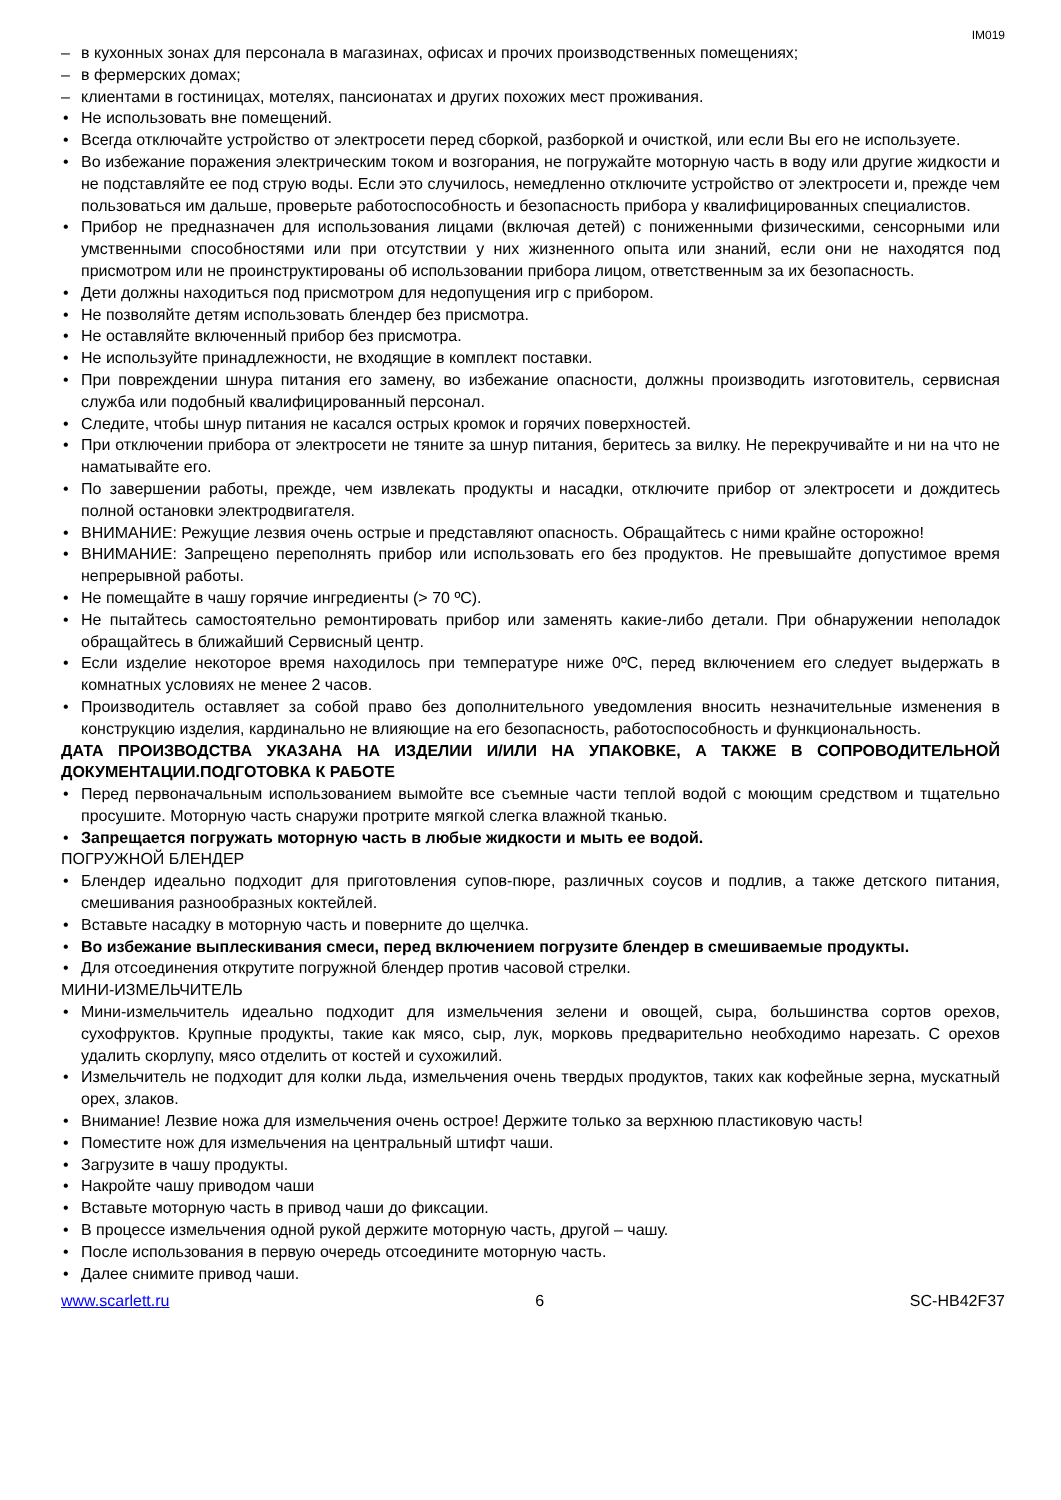IM019
в кухонных зонах для персонала в магазинах, офисах и прочих производственных помещениях;
в фермерских домах;
клиентами в гостиницах, мотелях, пансионатах и других похожих мест проживания.
Не использовать вне помещений.
Всегда отключайте устройство от электросети перед сборкой, разборкой и очисткой, или если Вы его не используете.
Во избежание поражения электрическим током и возгорания, не погружайте моторную часть в воду или другие жидкости и не подставляйте ее под струю воды. Если это случилось, немедленно отключите устройство от электросети и, прежде чем пользоваться им дальше, проверьте работоспособность и безопасность прибора у квалифицированных специалистов.
Прибор не предназначен для использования лицами (включая детей) с пониженными физическими, сенсорными или умственными способностями или при отсутствии у них жизненного опыта или знаний, если они не находятся под присмотром или не проинструктированы об использовании прибора лицом, ответственным за их безопасность.
Дети должны находиться под присмотром для недопущения игр с прибором.
Не позволяйте детям использовать блендер без присмотра.
Не оставляйте включенный прибор без присмотра.
Не используйте принадлежности, не входящие в комплект поставки.
При повреждении шнура питания его замену, во избежание опасности, должны производить изготовитель, сервисная служба или подобный квалифицированный персонал.
Следите, чтобы шнур питания не касался острых кромок и горячих поверхностей.
При отключении прибора от электросети не тяните за шнур питания, беритесь за вилку. Не перекручивайте и ни на что не наматывайте его.
По завершении работы, прежде, чем извлекать продукты и насадки, отключите прибор от электросети и дождитесь полной остановки электродвигателя.
ВНИМАНИЕ: Режущие лезвия очень острые и представляют опасность. Обращайтесь с ними крайне осторожно!
ВНИМАНИЕ: Запрещено переполнять прибор или использовать его без продуктов. Не превышайте допустимое время непрерывной работы.
Не помещайте в чашу горячие ингредиенты (> 70 ºC).
Не пытайтесь самостоятельно ремонтировать прибор или заменять какие-либо детали. При обнаружении неполадок обращайтесь в ближайший Сервисный центр.
Если изделие некоторое время находилось при температуре ниже 0ºC, перед включением его следует выдержать в комнатных условиях не менее 2 часов.
Производитель оставляет за собой право без дополнительного уведомления вносить незначительные изменения в конструкцию изделия, кардинально не влияющие на его безопасность, работоспособность и функциональность.
ДАТА ПРОИЗВОДСТВА УКАЗАНА НА ИЗДЕЛИИ И/ИЛИ НА УПАКОВКЕ, А ТАКЖЕ В СОПРОВОДИТЕЛЬНОЙ ДОКУМЕНТАЦИИ.ПОДГОТОВКА К РАБОТЕ
Перед первоначальным использованием вымойте все съемные части теплой водой с моющим средством и тщательно просушите. Моторную часть снаружи протрите мягкой слегка влажной тканью.
Запрещается погружать моторную часть в любые жидкости и мыть ее водой.
ПОГРУЖНОЙ БЛЕНДЕР
Блендер идеально подходит для приготовления супов-пюре, различных соусов и подлив, а также детского питания, смешивания разнообразных коктейлей.
Вставьте насадку в моторную часть и поверните до щелчка.
Во избежание выплескивания смеси, перед включением погрузите блендер в смешиваемые продукты.
Для отсоединения открутите погружной блендер против часовой стрелки.
МИНИ-ИЗМЕЛЬЧИТЕЛЬ
Мини-измельчитель идеально подходит для измельчения зелени и овощей, сыра, большинства сортов орехов, сухофруктов. Крупные продукты, такие как мясо, сыр, лук, морковь предварительно необходимо нарезать. С орехов удалить скорлупу, мясо отделить от костей и сухожилий.
Измельчитель не подходит для колки льда, измельчения очень твердых продуктов, таких как кофейные зерна, мускатный орех, злаков.
Внимание! Лезвие ножа для измельчения очень острое! Держите только за верхнюю пластиковую часть!
Поместите нож для измельчения на центральный штифт чаши.
Загрузите в чашу продукты.
Накройте чашу приводом чаши
Вставьте моторную часть в привод чаши до фиксации.
В процессе измельчения одной рукой держите моторную часть, другой – чашу.
После использования в первую очередь отсоедините моторную часть.
Далее снимите привод чаши.
www.scarlett.ru 6 SC-HB42F37